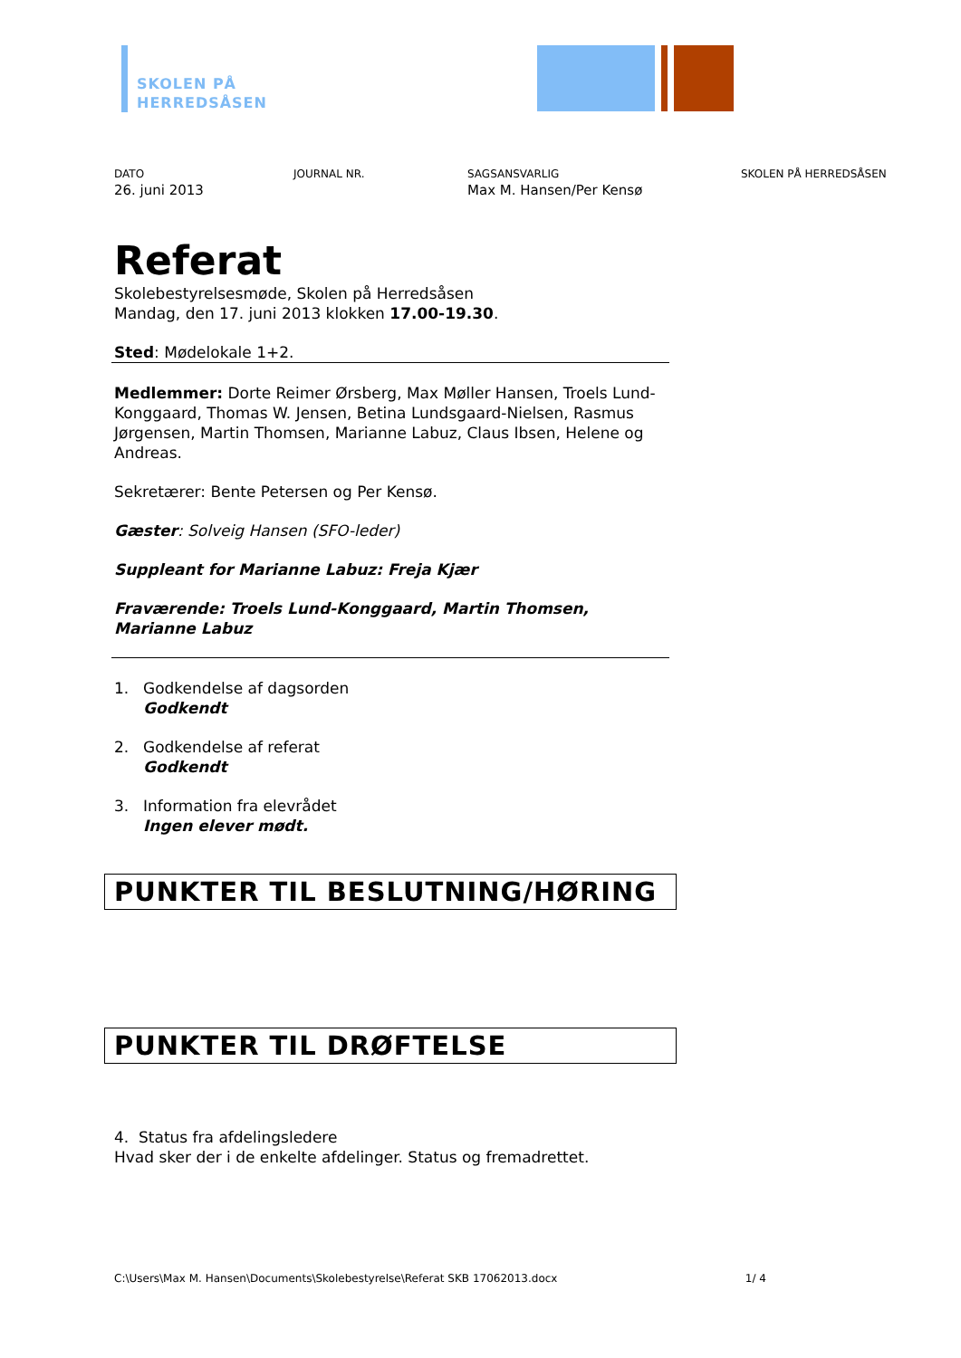SKOLEN PÅ
HERREDSÅSEN
DATO
26. juni 2013
JOURNAL NR. SAGSANSVARLIG
Max M. Hansen/Per Kensø
SKOLEN PÅ HERREDSÅSEN
Referat
Skolebestyrelsesmøde, Skolen på Herredsåsen
Mandag, den 17. juni 2013 klokken 17.00-19.30.
Sted: Mødelokale 1+2.
Medlemmer: Dorte Reimer Ørsberg, Max Møller Hansen, Troels Lund-Konggaard, Thomas W. Jensen, Betina Lundsgaard-Nielsen, Rasmus Jørgensen, Martin Thomsen, Marianne Labuz, Claus Ibsen, Helene og Andreas.
Sekretærer: Bente Petersen og Per Kensø.
Gæster: Solveig Hansen (SFO-leder)
Suppleant for Marianne Labuz: Freja Kjær
Fraværende: Troels Lund-Konggaard, Martin Thomsen, Marianne Labuz
1. Godkendelse af dagsorden
Godkendt
2. Godkendelse af referat
Godkendt
3. Information fra elevrådet
Ingen elever mødt.
PUNKTER TIL BESLUTNING/HØRING
PUNKTER TIL DRØFTELSE
4. Status fra afdelingsledere
Hvad sker der i de enkelte afdelinger. Status og fremadrettet.
C:\Users\Max M. Hansen\Documents\Skolebestyrelse\Referat SKB 17062013.docx 1/ 4